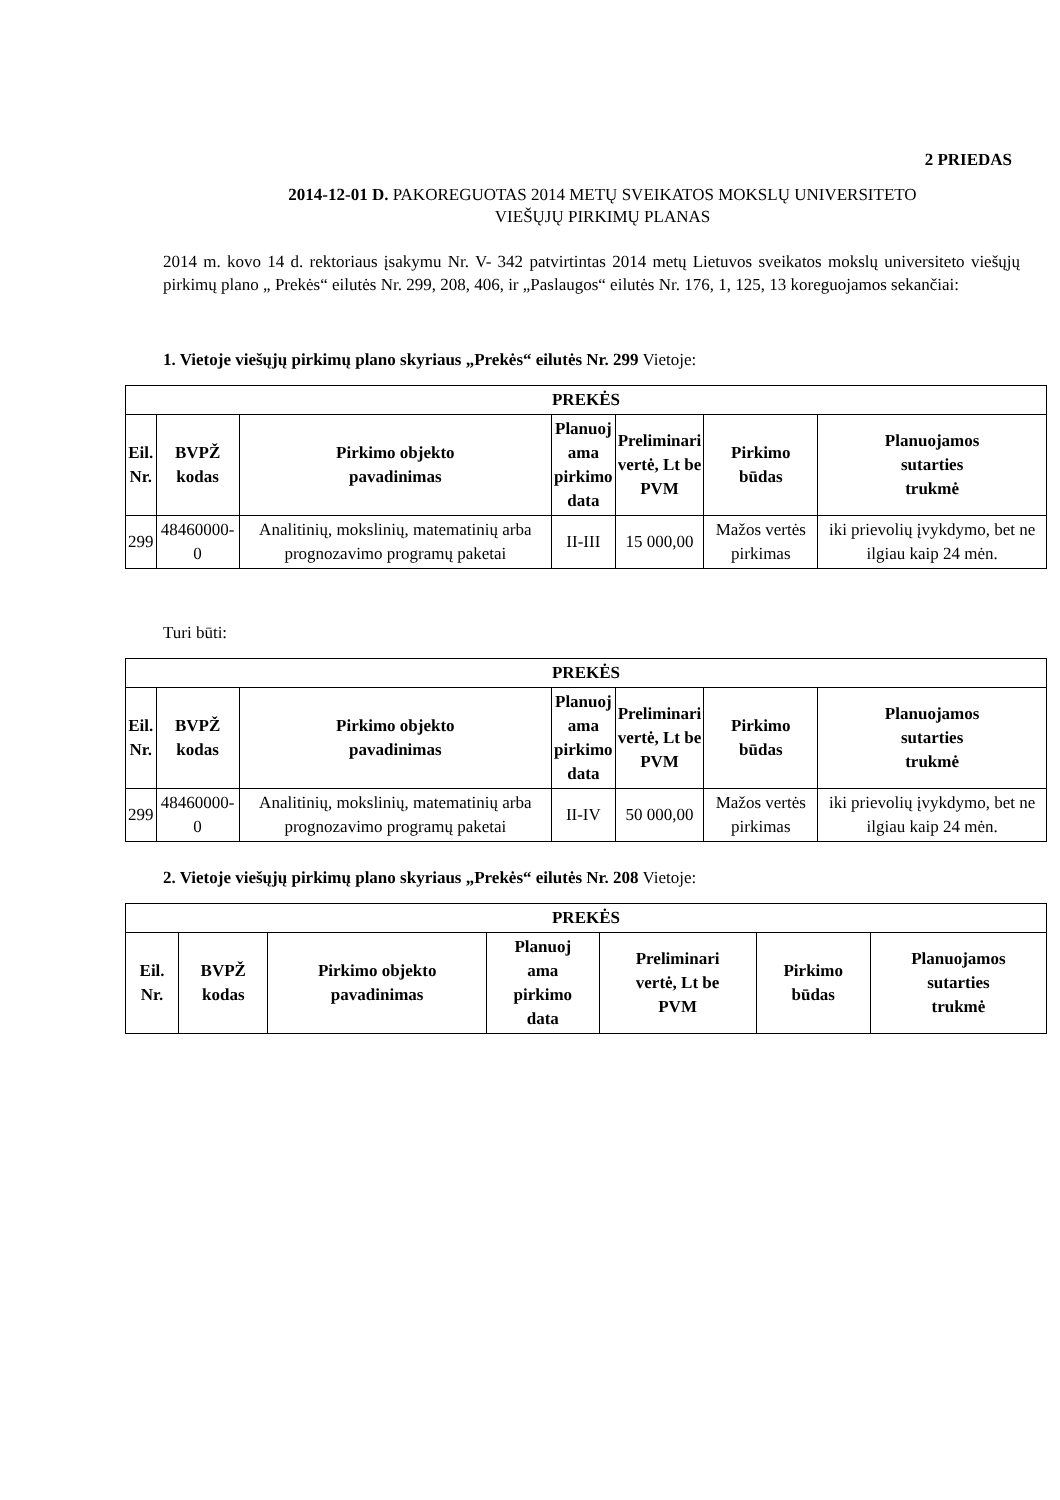2 PRIEDAS
2014-12-01 D. PAKOREGUOTAS 2014 METŲ SVEIKATOS MOKSLŲ UNIVERSITETO
VIEŠŲJŲ PIRKIMŲ PLANAS
2014 m. kovo 14 d. rektoriaus įsakymu Nr. V- 342 patvirtintas 2014 metų Lietuvos sveikatos mokslų universiteto viešųjų pirkimų plano „ Prekės“ eilutės Nr. 299, 208, 406, ir „Paslaugos“ eilutės Nr. 176, 1, 125, 13 koreguojamos sekančiai:
1. Vietoje viešųjų pirkimų plano skyriaus „Prekės“ eilutės Nr. 299 Vietoje:
| PREKĖS | | | | | | |
| --- | --- | --- | --- | --- | --- | --- |
| Eil. Nr. | BVPŽ kodas | Pirkimo objekto pavadinimas | Planuoj ama pirkimo data | Preliminari vertė, Lt be PVM | Pirkimo būdas | Planuojamos sutarties trukmė |
| 299 | 48460000-0 | Analitinių, mokslinių, matematinių arba prognozavimo programų paketai | II-III | 15 000,00 | Mažos vertės pirkimas | iki prievolių įvykdymo, bet ne ilgiau kaip 24 mėn. |
Turi būti:
| PREKĖS | | | | | | |
| --- | --- | --- | --- | --- | --- | --- |
| Eil. Nr. | BVPŽ kodas | Pirkimo objekto pavadinimas | Planuoj ama pirkimo data | Preliminari vertė, Lt be PVM | Pirkimo būdas | Planuojamos sutarties trukmė |
| 299 | 48460000-0 | Analitinių, mokslinių, matematinių arba prognozavimo programų paketai | II-IV | 50 000,00 | Mažos vertės pirkimas | iki prievolių įvykdymo, bet ne ilgiau kaip 24 mėn. |
2. Vietoje viešųjų pirkimų plano skyriaus „Prekės“ eilutės Nr. 208 Vietoje:
| PREKĖS | | | | | | |
| --- | --- | --- | --- | --- | --- | --- |
| Eil. Nr. | BVPŽ kodas | Pirkimo objekto pavadinimas | Planuoj ama pirkimo data | Preliminari vertė, Lt be PVM | Pirkimo būdas | Planuojamos sutarties trukmė |